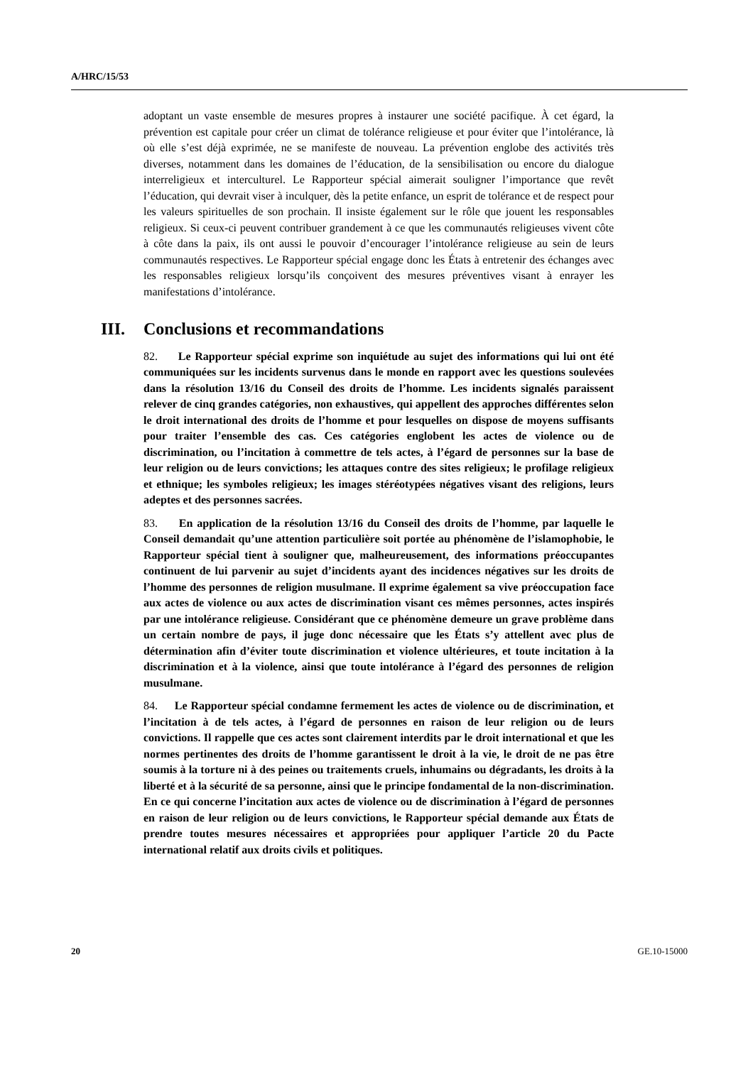A/HRC/15/53
adoptant un vaste ensemble de mesures propres à instaurer une société pacifique. À cet égard, la prévention est capitale pour créer un climat de tolérance religieuse et pour éviter que l’intolérance, là où elle s’est déjà exprimée, ne se manifeste de nouveau. La prévention englobe des activités très diverses, notamment dans les domaines de l’éducation, de la sensibilisation ou encore du dialogue interreligieux et interculturel. Le Rapporteur spécial aimerait souligner l’importance que revêt l’éducation, qui devrait viser à inculquer, dès la petite enfance, un esprit de tolérance et de respect pour les valeurs spirituelles de son prochain. Il insiste également sur le rôle que jouent les responsables religieux. Si ceux-ci peuvent contribuer grandement à ce que les communautés religieuses vivent côte à côte dans la paix, ils ont aussi le pouvoir d’encourager l’intolérance religieuse au sein de leurs communautés respectives. Le Rapporteur spécial engage donc les États à entretenir des échanges avec les responsables religieux lorsqu’ils conçoivent des mesures préventives visant à enrayer les manifestations d’intolérance.
III. Conclusions et recommandations
82. Le Rapporteur spécial exprime son inquiétude au sujet des informations qui lui ont été communiquées sur les incidents survenus dans le monde en rapport avec les questions soulevées dans la résolution 13/16 du Conseil des droits de l’homme. Les incidents signalés paraissent relever de cinq grandes catégories, non exhaustives, qui appellent des approches différentes selon le droit international des droits de l’homme et pour lesquelles on dispose de moyens suffisants pour traiter l’ensemble des cas. Ces catégories englobent les actes de violence ou de discrimination, ou l’incitation à commettre de tels actes, à l’égard de personnes sur la base de leur religion ou de leurs convictions; les attaques contre des sites religieux; le profilage religieux et ethnique; les symboles religieux; les images stéréotypées négatives visant des religions, leurs adeptes et des personnes sacrées.
83. En application de la résolution 13/16 du Conseil des droits de l’homme, par laquelle le Conseil demandait qu’une attention particulière soit portée au phénomène de l’islamophobie, le Rapporteur spécial tient à souligner que, malheureusement, des informations préoccupantes continuent de lui parvenir au sujet d’incidents ayant des incidences négatives sur les droits de l’homme des personnes de religion musulmane. Il exprime également sa vive préoccupation face aux actes de violence ou aux actes de discrimination visant ces mêmes personnes, actes inspirés par une intolérance religieuse. Considérant que ce phénomène demeure un grave problème dans un certain nombre de pays, il juge donc nécessaire que les États s’y attellent avec plus de détermination afin d’éviter toute discrimination et violence ultérieures, et toute incitation à la discrimination et à la violence, ainsi que toute intolérance à l’égard des personnes de religion musulmane.
84. Le Rapporteur spécial condamne fermement les actes de violence ou de discrimination, et l’incitation à de tels actes, à l’égard de personnes en raison de leur religion ou de leurs convictions. Il rappelle que ces actes sont clairement interdits par le droit international et que les normes pertinentes des droits de l’homme garantissent le droit à la vie, le droit de ne pas être soumis à la torture ni à des peines ou traitements cruels, inhumains ou dégradants, les droits à la liberté et à la sécurité de sa personne, ainsi que le principe fondamental de la non-discrimination. En ce qui concerne l’incitation aux actes de violence ou de discrimination à l’égard de personnes en raison de leur religion ou de leurs convictions, le Rapporteur spécial demande aux États de prendre toutes mesures nécessaires et appropriées pour appliquer l’article 20 du Pacte international relatif aux droits civils et politiques.
20 GE.10-15000